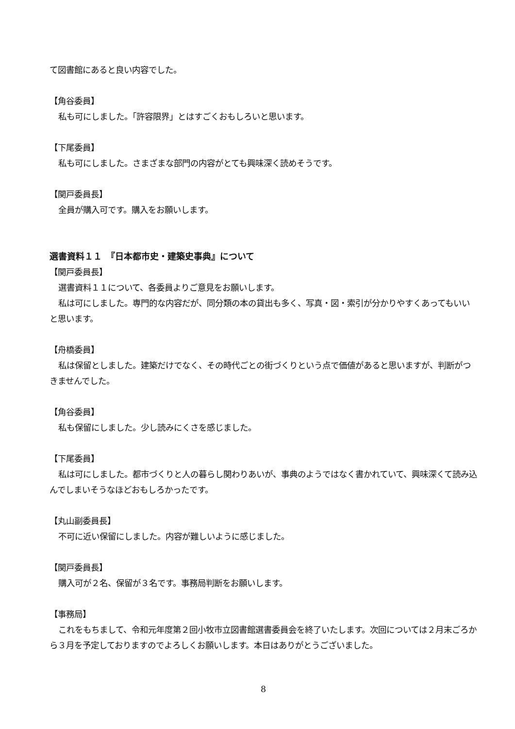て図書館にあると良い内容でした。
【角谷委員】
私も可にしました。「許容限界」とはすごくおもしろいと思います。
【下尾委員】
私も可にしました。さまざまな部門の内容がとても興味深く読めそうです。
【関戸委員長】
全員が購入可です。購入をお願いします。
選書資料１１　『日本都市史・建築史事典』について
【関戸委員長】
選書資料１１について、各委員よりご意見をお願いします。
私は可にしました。専門的な内容だが、同分類の本の貸出も多く、写真・図・索引が分かりやすくあってもいいと思います。
【舟橋委員】
私は保留としました。建築だけでなく、その時代ごとの街づくりという点で価値があると思いますが、判断がつきませんでした。
【角谷委員】
私も保留にしました。少し読みにくさを感じました。
【下尾委員】
私は可にしました。都市づくりと人の暮らし関わりあいが、事典のようではなく書かれていて、興味深くて読み込んでしまいそうなほどおもしろかったです。
【丸山副委員長】
不可に近い保留にしました。内容が難しいように感じました。
【関戸委員長】
購入可が２名、保留が３名です。事務局判断をお願いします。
【事務局】
これをもちまして、令和元年度第２回小牧市立図書館選書委員会を終了いたします。次回については２月末ごろから３月を予定しておりますのでよろしくお願いします。本日はありがとうございました。
8